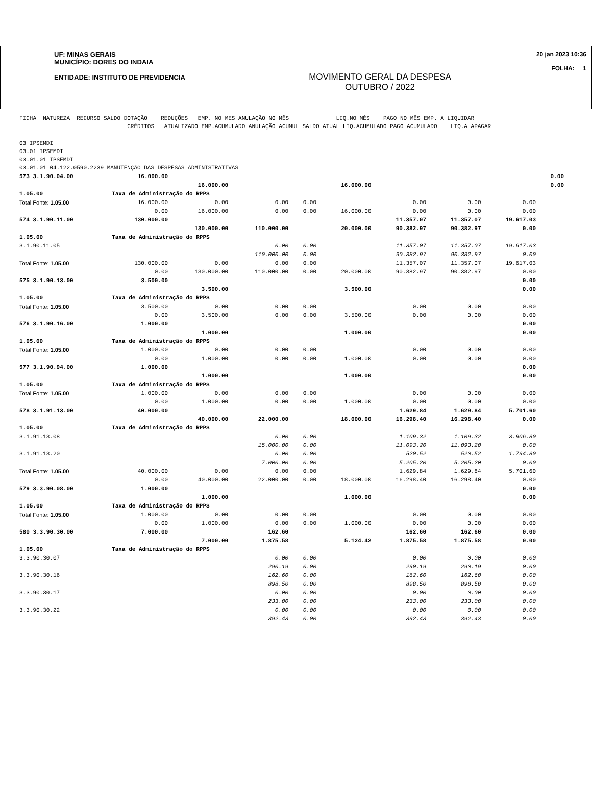UF: MINAS GERAIS
MUNICÍPIO: DORES DO INDAIA
ENTIDADE: INSTITUTO DE PREVIDENCIA
MOVIMENTO GERAL DA DESPESA
OUTUBRO / 2022
20 jan 2023 10:36
FOLHA: 1
FICHA NATUREZA RECURSO SALDO DOTAÇÃO REDUÇÕES EMP. NO MES ANULAÇÃO NO MÊS LIQ.NO MÊS PAGO NO MÊS EMP. A LIQUIDAR CRÉDITOS ATUALIZADO EMP.ACUMULADO ANULAÇÃO ACUMUL SALDO ATUAL LIQ.ACUMULADO PAGO ACUMULADO LIQ.A APAGAR
03 IPSEMDI
03.01 IPSEMDI
03.01.01 IPSEMDI
03.01.01 04.122.0590.2239 MANUTENÇÃO DAS DESPESAS ADMINISTRATIVAS
| 573 3.1.90.04.00 | 16.000.00 | | | | | | | | 0.00 |
| | | 16.000.00 | | | 16.000.00 | | | | 0.00 |
| 1.05.00 | Taxa de Administração do RPPS | | | | | | | | |
| Total Fonte: 1.05.00 | 16.000.00 | 0.00 | 0.00 | 0.00 | | 0.00 | 0.00 | 0.00 | |
| | 0.00 | 16.000.00 | 0.00 | 0.00 | 16.000.00 | 0.00 | 0.00 | 0.00 | |
| 574 3.1.90.11.00 | 130.000.00 | | | | | 11.357.07 | 11.357.07 | 19.617.03 | |
| | | 130.000.00 | 110.000.00 | | 20.000.00 | 90.382.97 | 90.382.97 | 0.00 | |
| 1.05.00 | Taxa de Administração do RPPS | | | | | | | | |
| 3.1.90.11.05 | | | 0.00 | 0.00 | | 11.357.07 | 11.357.07 | 19.617.03 | |
| | | | 110.000.00 | 0.00 | | 90.382.97 | 90.382.97 | 0.00 | |
| Total Fonte: 1.05.00 | 130.000.00 | 0.00 | 0.00 | 0.00 | | 11.357.07 | 11.357.07 | 19.617.03 | |
| | 0.00 | 130.000.00 | 110.000.00 | 0.00 | 20.000.00 | 90.382.97 | 90.382.97 | 0.00 | |
| 575 3.1.90.13.00 | 3.500.00 | | | | | | | 0.00 | |
| | | 3.500.00 | | | 3.500.00 | | | 0.00 | |
| 1.05.00 | Taxa de Administração do RPPS | | | | | | | | |
| Total Fonte: 1.05.00 | 3.500.00 | 0.00 | 0.00 | 0.00 | | 0.00 | 0.00 | 0.00 | |
| | 0.00 | 3.500.00 | 0.00 | 0.00 | 3.500.00 | 0.00 | 0.00 | 0.00 | |
| 576 3.1.90.16.00 | 1.000.00 | | | | | | | 0.00 | |
| | | 1.000.00 | | | 1.000.00 | | | 0.00 | |
| 1.05.00 | Taxa de Administração do RPPS | | | | | | | | |
| Total Fonte: 1.05.00 | 1.000.00 | 0.00 | 0.00 | 0.00 | | 0.00 | 0.00 | 0.00 | |
| | 0.00 | 1.000.00 | 0.00 | 0.00 | 1.000.00 | 0.00 | 0.00 | 0.00 | |
| 577 3.1.90.94.00 | 1.000.00 | | | | | | | 0.00 | |
| | | 1.000.00 | | | 1.000.00 | | | 0.00 | |
| 1.05.00 | Taxa de Administração do RPPS | | | | | | | | |
| Total Fonte: 1.05.00 | 1.000.00 | 0.00 | 0.00 | 0.00 | | 0.00 | 0.00 | 0.00 | |
| | 0.00 | 1.000.00 | 0.00 | 0.00 | 1.000.00 | 0.00 | 0.00 | 0.00 | |
| 578 3.1.91.13.00 | 40.000.00 | | | | | 1.629.84 | 1.629.84 | 5.701.60 | |
| | | 40.000.00 | 22.000.00 | | 18.000.00 | 16.298.40 | 16.298.40 | 0.00 | |
| 1.05.00 | Taxa de Administração do RPPS | | | | | | | | |
| 3.1.91.13.08 | | | 0.00 | 0.00 | | 1.109.32 | 1.109.32 | 3.906.80 | |
| | | | 15.000.00 | 0.00 | | 11.093.20 | 11.093.20 | 0.00 | |
| 3.1.91.13.20 | | | 0.00 | 0.00 | | 520.52 | 520.52 | 1.794.80 | |
| | | | 7.000.00 | 0.00 | | 5.205.20 | 5.205.20 | 0.00 | |
| Total Fonte: 1.05.00 | 40.000.00 | 0.00 | 0.00 | 0.00 | | 1.629.84 | 1.629.84 | 5.701.60 | |
| | 0.00 | 40.000.00 | 22.000.00 | 0.00 | 18.000.00 | 16.298.40 | 16.298.40 | 0.00 | |
| 579 3.3.90.08.00 | 1.000.00 | | | | | | | 0.00 | |
| | | 1.000.00 | | | 1.000.00 | | | 0.00 | |
| 1.05.00 | Taxa de Administração do RPPS | | | | | | | | |
| Total Fonte: 1.05.00 | 1.000.00 | 0.00 | 0.00 | 0.00 | | 0.00 | 0.00 | 0.00 | |
| | 0.00 | 1.000.00 | 0.00 | 0.00 | 1.000.00 | 0.00 | 0.00 | 0.00 | |
| 580 3.3.90.30.00 | 7.000.00 | | 162.60 | | | 162.60 | 162.60 | 0.00 | |
| | | 7.000.00 | 1.875.58 | | 5.124.42 | 1.875.58 | 1.875.58 | 0.00 | |
| 1.05.00 | Taxa de Administração do RPPS | | | | | | | | |
| 3.3.90.30.07 | | | 0.00 | 0.00 | | 0.00 | 0.00 | 0.00 | |
| | | | 290.19 | 0.00 | | 290.19 | 290.19 | 0.00 | |
| 3.3.90.30.16 | | | 162.60 | 0.00 | | 162.60 | 162.60 | 0.00 | |
| | | | 898.50 | 0.00 | | 898.50 | 898.50 | 0.00 | |
| 3.3.90.30.17 | | | 0.00 | 0.00 | | 0.00 | 0.00 | 0.00 | |
| | | | 233.00 | 0.00 | | 233.00 | 233.00 | 0.00 | |
| 3.3.90.30.22 | | | 0.00 | 0.00 | | 0.00 | 0.00 | 0.00 | |
| | | | 392.43 | 0.00 | | 392.43 | 392.43 | 0.00 | |